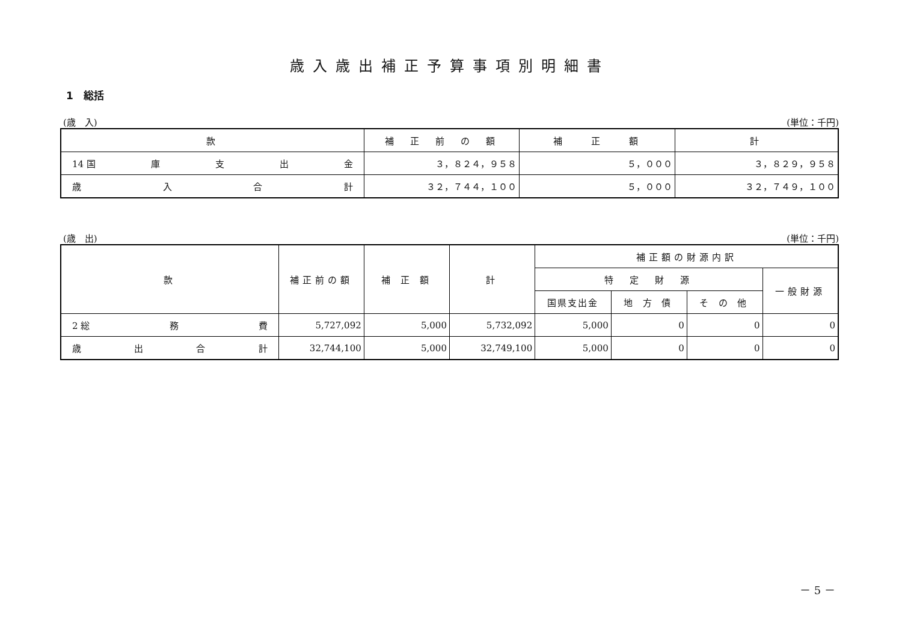歳入歳出補正予算事項別明細書
1　総括
(歳　入) (単位：千円)
| 款 | 補 正 前 の 額 | 補 正 額 | 計 |
| --- | --- | --- | --- |
| 14 国 庫 支 出 金 | ３，８２４，９５８ | ５，０００ | ３，８２９，９５８ |
| 歳 入 合 計 | ３２，７４４，１００ | ５，０００ | ３２，７４９，１００ |
(歳　出) (単位：千円)
| 款 | 補正前の額 | 補 正 額 | 計 | 補正額の財源内訳 | | | |
| --- | --- | --- | --- | --- | --- | --- | --- |
| | | | | 特 定 財 源 | | | 一般財源 |
| | | | | 国県支出金 | 地 方 債 | そ の 他 | |
| 2 総 務 費 | 5,727,092 | 5,000 | 5,732,092 | 5,000 | 0 | 0 | 0 |
| 歳 出 合 計 | 32,744,100 | 5,000 | 32,749,100 | 5,000 | 0 | 0 | 0 |
－ 5 －